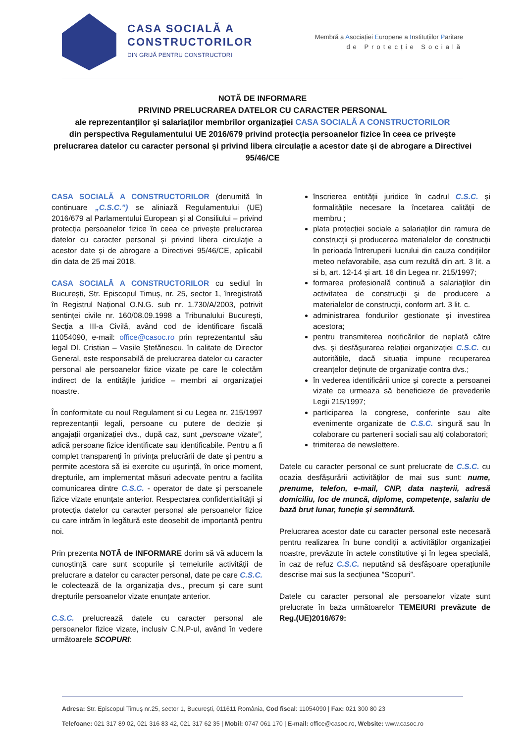CASA SOCIALĂ A
CONSTRUCTORILOR
DIN GRIJĂ PENTRU CONSTRUCTORI
Membră a Asociației Europene a Instituțiilor Paritare
de Protecție Socială
NOTĂ DE INFORMARE
PRIVIND PRELUCRAREA DATELOR CU CARACTER PERSONAL
ale reprezentanților și salariaților membrilor organizației CASA SOCIALĂ A CONSTRUCTORILOR
din perspectiva Regulamentului UE 2016/679 privind protecția persoanelor fizice în ceea ce privește prelucrarea datelor cu caracter personal și privind libera circulație a acestor date și de abrogare a Directivei 95/46/CE
CASA SOCIALĂ A CONSTRUCTORILOR (denumită în continuare „C.S.C.”) se aliniază Regulamentului (UE) 2016/679 al Parlamentului European și al Consiliului – privind protecția persoanelor fizice în ceea ce privește prelucrarea datelor cu caracter personal și privind libera circulație a acestor date și de abrogare a Directivei 95/46/CE, aplicabil din data de 25 mai 2018.
CASA SOCIALĂ A CONSTRUCTORILOR cu sediul în București, Str. Episcopul Timuș, nr. 25, sector 1, înregistrată în Registrul Național O.N.G. sub nr. 1.730/A/2003, potrivit sentinței civile nr. 160/08.09.1998 a Tribunalului București, Secția a III-a Civilă, având cod de identificare fiscală 11054090, e-mail: office@casoc.ro prin reprezentantul său legal Dl. Cristian – Vasile Ștefănescu, în calitate de Director General, este responsabilă de prelucrarea datelor cu caracter personal ale persoanelor fizice vizate pe care le colectăm indirect de la entitățile juridice – membri ai organizației noastre.
În conformitate cu noul Regulament si cu Legea nr. 215/1997 reprezentanții legali, persoane cu putere de decizie și angajații organizației dvs., după caz, sunt „persoane vizate”, adică persoane fizice identificate sau identificabile. Pentru a fi complet transparenți în privința prelucrării de date și pentru a permite acestora să isi exercite cu ușurință, în orice moment, drepturile, am implementat măsuri adecvate pentru a facilita comunicarea dintre C.S.C. - operator de date și persoanele fizice vizate enunțate anterior. Respectarea confidentialității și protecția datelor cu caracter personal ale persoanelor fizice cu care intrăm în legătură este deosebit de importantă pentru noi.
Prin prezenta NOTĂ de INFORMARE dorim să vă aducem la cunoștință care sunt scopurile și temeiurile activității de prelucrare a datelor cu caracter personal, date pe care C.S.C. le colectează de la organizația dvs., precum și care sunt drepturile persoanelor vizate enunțate anterior.
C.S.C. prelucrează datele cu caracter personal ale persoanelor fizice vizate, inclusiv C.N.P-ul, având în vedere următoarele SCOPURI:
înscrierea entității juridice în cadrul C.S.C. și formalitățile necesare la încetarea calității de membru ;
plata protecției sociale a salariaților din ramura de construcții și producerea materialelor de construcții în perioada întreruperii lucrului din cauza condițiilor meteo nefavorabile, așa cum rezultă din art. 3 lit. a si b, art. 12-14 și art. 16 din Legea nr. 215/1997;
formarea profesională continuă a salariaţilor din activitatea de construcţii şi de producere a materialelor de construcţii, conform art. 3 lit. c.
administrarea fondurilor gestionate și investirea acestora;
pentru transmiterea notificărilor de neplată către dvs. și desfășurarea relației organizației C.S.C. cu autoritățile, dacă situația impune recuperarea creanțelor deținute de organizație contra dvs.;
în vederea identificării unice și corecte a persoanei vizate ce urmeaza să beneficieze de prevederile Legii 215/1997;
participarea la congrese, conferințe sau alte evenimente organizate de C.S.C. singură sau în colaborare cu partenerii sociali sau alți colaboratori;
trimiterea de newslettere.
Datele cu caracter personal ce sunt prelucrate de C.S.C. cu ocazia desfășurării activităților de mai sus sunt: nume, prenume, telefon, e-mail, CNP, data nașterii, adresă domiciliu, loc de muncă, diplome, competențe, salariu de bază brut lunar, funcție și semnătură.
Prelucrarea acestor date cu caracter personal este necesară pentru realizarea în bune condiții a activităților organizației noastre, prevăzute în actele constitutive și în legea specială, în caz de refuz C.S.C. neputând să desfășoare operațiunile descrise mai sus la secțiunea ”Scopuri”.
Datele cu caracter personal ale persoanelor vizate sunt prelucrate în baza următoarelor TEMEIURI prevăzute de Reg.(UE)2016/679:
Adresa: Str. Episcopul Timuş nr.25, sector 1, Bucureşti, 011611 România, Cod fiscal: 11054090 | Fax: 021 300 80 23
Telefoane: 021 317 89 02, 021 316 83 42, 021 317 62 35 | Mobil: 0747 061 170 | E-mail: office@casoc.ro, Website: www.casoc.ro